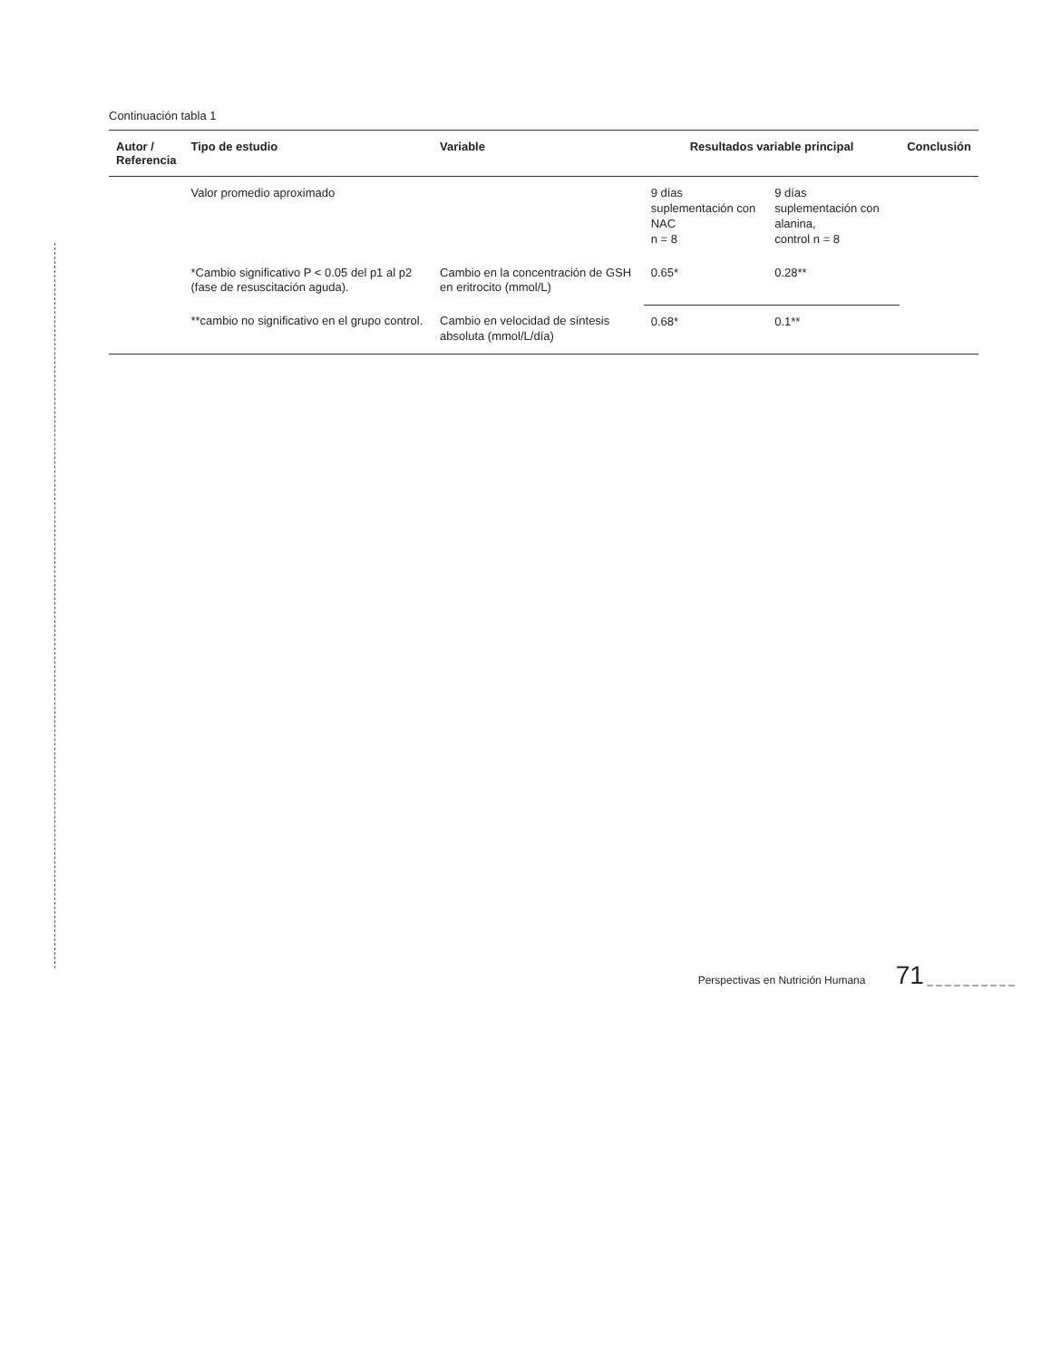Continuación tabla 1
| Autor / Referencia | Tipo de estudio | Variable | Resultados variable principal | | Conclusión |
| --- | --- | --- | --- | --- | --- |
| | Valor promedio aproximado | | 9 días suplementación con NAC n = 8 | 9 días suplementación con alanina, control n = 8 | |
| | *Cambio significativo P < 0.05 del p1 al p2 (fase de resuscitación aguda). | Cambio en la concentración de GSH en eritrocito (mmol/L) | 0.65* | 0.28** | |
| | **cambio no significativo en el grupo control. | Cambio en velocidad de síntesis absoluta (mmol/L/día) | 0.68* | 0.1** | |
Perspectivas en Nutrición Humana 71 _ _ _ _ _ _ _ _ _ _